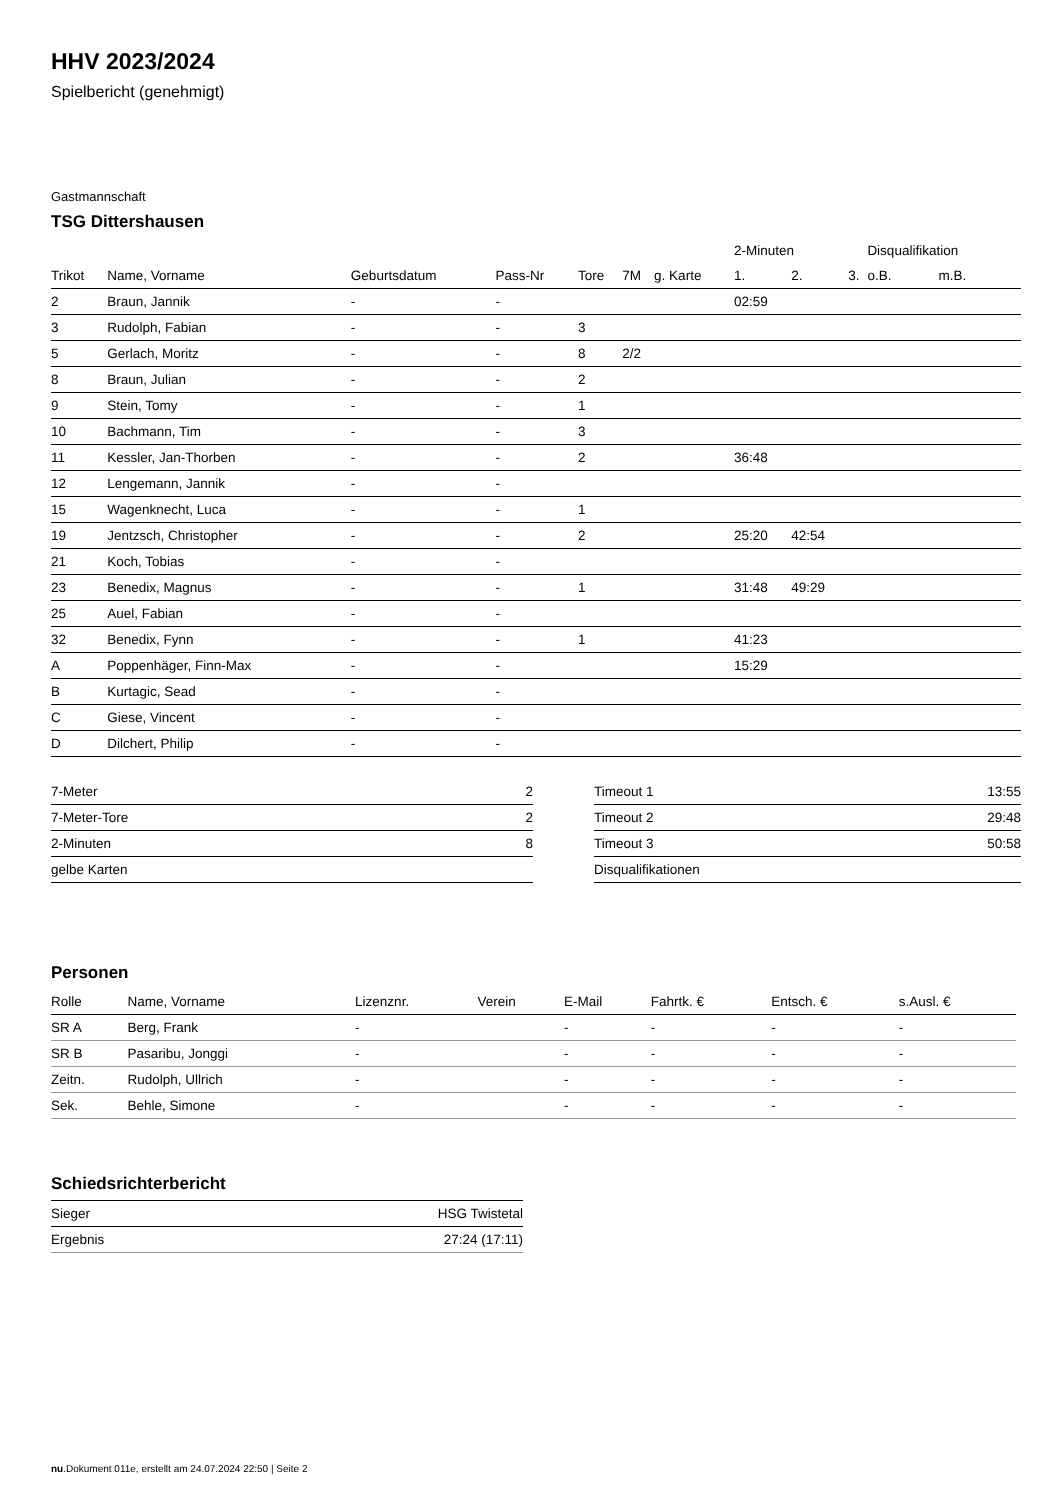HHV 2023/2024
Spielbericht (genehmigt)
Gastmannschaft
TSG Dittershausen
| | | | | | | | 2-Minuten | | | Disqualifikation | |
| --- | --- | --- | --- | --- | --- | --- | --- | --- | --- | --- | --- |
| Trikot | Name, Vorname | Geburtsdatum | Pass-Nr | Tore | 7M | g. Karte | 1. | 2. | 3. | o.B. | m.B. |
| 2 | Braun, Jannik | - | - | | | | 02:59 | | | | |
| 3 | Rudolph, Fabian | - | - | 3 | | | | | | | |
| 5 | Gerlach, Moritz | - | - | 8 | 2/2 | | | | | | |
| 8 | Braun, Julian | - | - | 2 | | | | | | | |
| 9 | Stein, Tomy | - | - | 1 | | | | | | | |
| 10 | Bachmann, Tim | - | - | 3 | | | | | | | |
| 11 | Kessler, Jan-Thorben | - | - | 2 | | | 36:48 | | | | |
| 12 | Lengemann, Jannik | - | - | | | | | | | | |
| 15 | Wagenknecht, Luca | - | - | 1 | | | | | | | |
| 19 | Jentzsch, Christopher | - | - | 2 | | | 25:20 | 42:54 | | | |
| 21 | Koch, Tobias | - | - | | | | | | | | |
| 23 | Benedix, Magnus | - | - | 1 | | | 31:48 | 49:29 | | | |
| 25 | Auel, Fabian | - | - | | | | | | | | |
| 32 | Benedix, Fynn | - | - | 1 | | | 41:23 | | | | |
| A | Poppenhäger, Finn-Max | - | - | | | | 15:29 | | | | |
| B | Kurtagic, Sead | - | - | | | | | | | | |
| C | Giese, Vincent | - | - | | | | | | | | |
| D | Dilchert, Philip | - | - | | | | | | | | |
| 7-Meter | 2 |
| 7-Meter-Tore | 2 |
| 2-Minuten | 8 |
| gelbe Karten | |
| Timeout 1 | 13:55 |
| Timeout 2 | 29:48 |
| Timeout 3 | 50:58 |
| Disqualifikationen | |
Personen
| Rolle | Name, Vorname | Lizenznr. | Verein | E-Mail | Fahrtk. € | Entsch. € | s.Ausl. € |
| --- | --- | --- | --- | --- | --- | --- | --- |
| SR A | Berg, Frank | - | | - | - | - | - |
| SR B | Pasaribu, Jonggi | - | | - | - | - | - |
| Zeitn. | Rudolph, Ullrich | - | | - | - | - | - |
| Sek. | Behle, Simone | - | | - | - | - | - |
Schiedsrichterbericht
| Sieger | HSG Twistetal |
| Ergebnis | 27:24 (17:11) |
nu.Dokument 011e, erstellt am 24.07.2024 22:50 | Seite 2